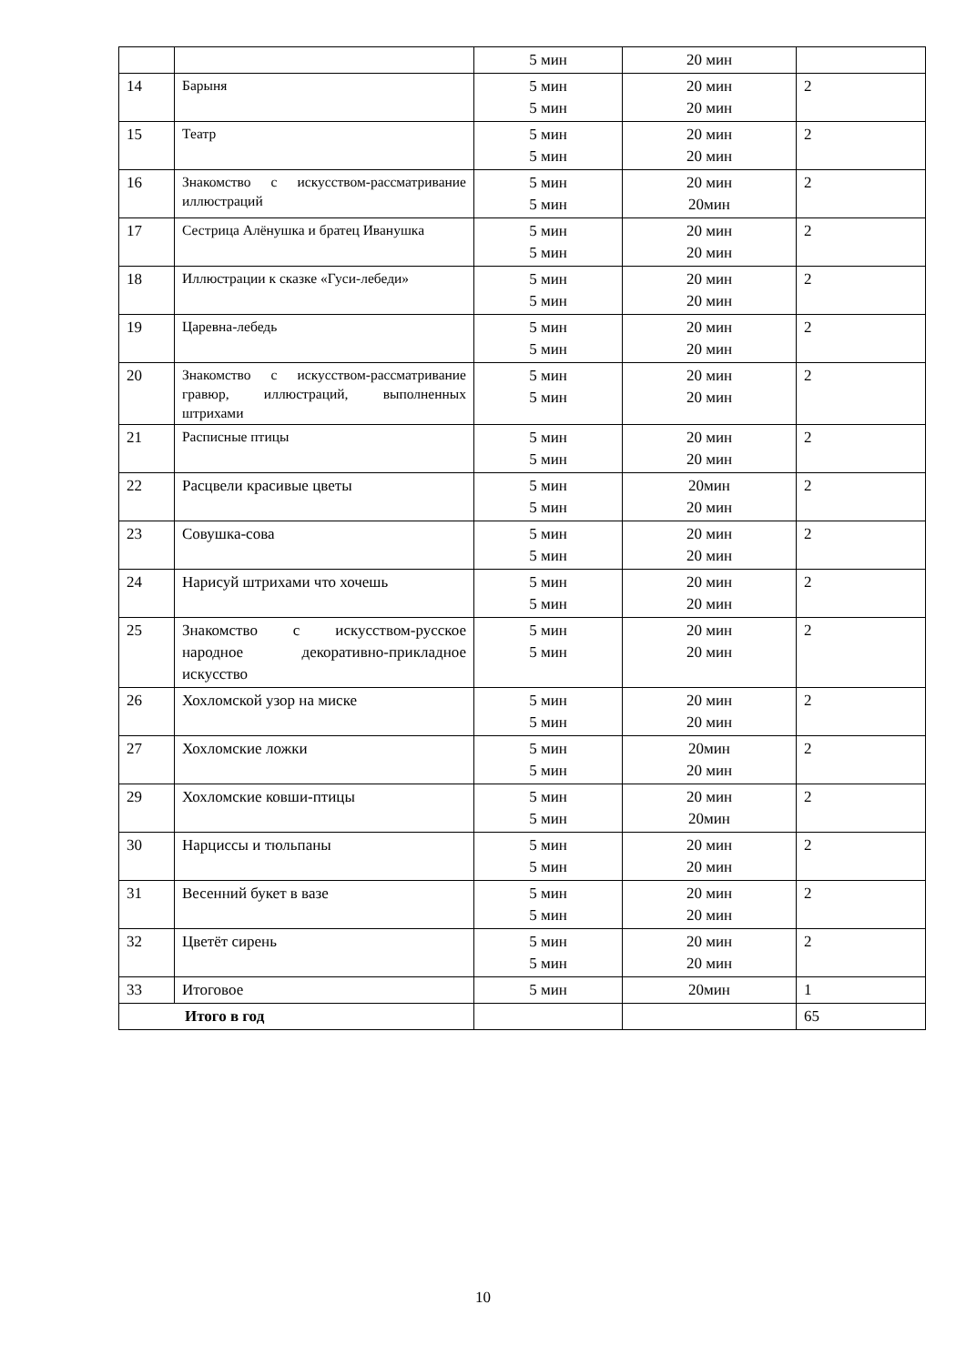| | | 5 мин | 20 мин | |
| 14 | Барыня | 5 мин 5 мин | 20 мин 20 мин | 2 |
| 15 | Театр | 5 мин 5 мин | 20 мин 20 мин | 2 |
| 16 | Знакомство с искусством-рассматривание иллюстраций | 5 мин 5 мин | 20 мин 20мин | 2 |
| 17 | Сестрица Алёнушка и братец Иванушка | 5 мин 5 мин | 20 мин 20 мин | 2 |
| 18 | Иллюстрации к сказке «Гуси-лебеди» | 5 мин 5 мин | 20 мин 20 мин | 2 |
| 19 | Царевна-лебедь | 5 мин 5 мин | 20 мин 20 мин | 2 |
| 20 | Знакомство с искусством-рассматривание гравюр, иллюстраций, выполненных штрихами | 5 мин 5 мин | 20 мин 20 мин | 2 |
| 21 | Расписные птицы | 5 мин 5 мин | 20 мин 20 мин | 2 |
| 22 | Расцвели красивые цветы | 5 мин 5 мин | 20мин 20 мин | 2 |
| 23 | Совушка-сова | 5 мин 5 мин | 20 мин 20 мин | 2 |
| 24 | Нарисуй штрихами что хочешь | 5 мин 5 мин | 20 мин 20 мин | 2 |
| 25 | Знакомство с искусством-русское народное декоративно-прикладное искусство | 5 мин 5 мин | 20 мин 20 мин | 2 |
| 26 | Хохломской узор на миске | 5 мин 5 мин | 20 мин 20 мин | 2 |
| 27 | Хохломские ложки | 5 мин 5 мин | 20мин 20 мин | 2 |
| 29 | Хохломские ковши-птицы | 5 мин 5 мин | 20 мин 20мин | 2 |
| 30 | Нарциссы и тюльпаны | 5 мин 5 мин | 20 мин 20 мин | 2 |
| 31 | Весенний букет в вазе | 5 мин 5 мин | 20 мин 20 мин | 2 |
| 32 | Цветёт сирень | 5 мин 5 мин | 20 мин 20 мин | 2 |
| 33 | Итоговое | 5 мин | 20мин | 1 |
| Итого в год | | | | 65 |
10